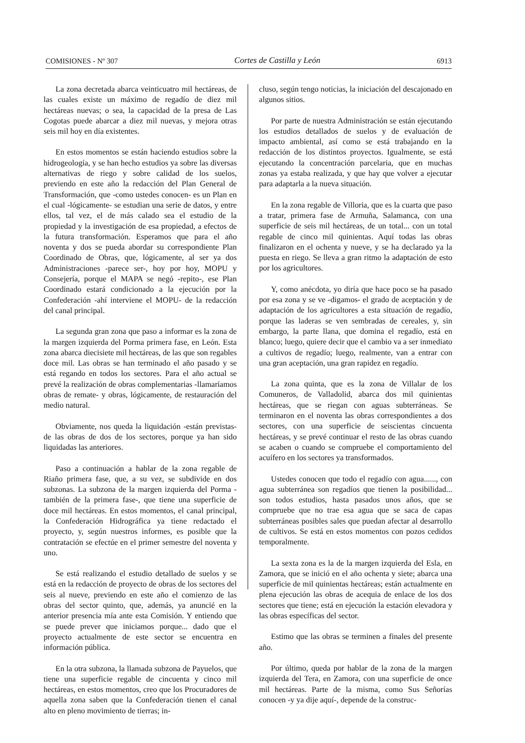COMISIONES - Nº 307 Cortes de Castilla y León 6913
La zona decretada abarca veinticuatro mil hectáreas, de las cuales existe un máximo de regadío de diez mil hectáreas nuevas; o sea, la capacidad de la presa de Las Cogotas puede abarcar a diez mil nuevas, y mejora otras seis mil hoy en día existentes.
En estos momentos se están haciendo estudios sobre la hidrogeología, y se han hecho estudios ya sobre las diversas alternativas de riego y sobre calidad de los suelos, previendo en este año la redacción del Plan General de Transformación, que -como ustedes conocen- es un Plan en el cual -lógicamente- se estudian una serie de datos, y entre ellos, tal vez, el de más calado sea el estudio de la propiedad y la investigación de esa propiedad, a efectos de la futura transformación. Esperamos que para el año noventa y dos se pueda abordar su correspondiente Plan Coordinado de Obras, que, lógicamente, al ser ya dos Administraciones -parece ser-, hoy por hoy, MOPU y Consejería, porque el MAPA se negó -repito-, ese Plan Coordinado estará condicionado a la ejecución por la Confederación -ahí interviene el MOPU- de la redacción del canal principal.
La segunda gran zona que paso a informar es la zona de la margen izquierda del Porma primera fase, en León. Esta zona abarca diecisiete mil hectáreas, de las que son regables doce mil. Las obras se han terminado el año pasado y se está regando en todos los sectores. Para el año actual se prevé la realización de obras complementarias -llamaríamos obras de remate- y obras, lógicamente, de restauración del medio natural.
Obviamente, nos queda la liquidación -están previstas- de las obras de dos de los sectores, porque ya han sido liquidadas las anteriores.
Paso a continuación a hablar de la zona regable de Riaño primera fase, que, a su vez, se subdivide en dos subzonas. La subzona de la margen izquierda del Porma -también de la primera fase-, que tiene una superficie de doce mil hectáreas. En estos momentos, el canal principal, la Confederación Hidrográfica ya tiene redactado el proyecto, y, según nuestros informes, es posible que la contratación se efectúe en el primer semestre del noventa y uno.
Se está realizando el estudio detallado de suelos y se está en la redacción de proyecto de obras de los sectores del seis al nueve, previendo en este año el comienzo de las obras del sector quinto, que, además, ya anuncié en la anterior presencia mía ante esta Comisión. Y entiendo que se puede prever que iniciamos porque... dado que el proyecto actualmente de este sector se encuentra en información pública.
En la otra subzona, la llamada subzona de Payuelos, que tiene una superficie regable de cincuenta y cinco mil hectáreas, en estos momentos, creo que los Procuradores de aquella zona saben que la Confederación tienen el canal alto en pleno movimiento de tierras; in-
cluso, según tengo noticias, la iniciación del descajonado en algunos sitios.
Por parte de nuestra Administración se están ejecutando los estudios detallados de suelos y de evaluación de impacto ambiental, así como se está trabajando en la redacción de los distintos proyectos. Igualmente, se está ejecutando la concentración parcelaria, que en muchas zonas ya estaba realizada, y que hay que volver a ejecutar para adaptarla a la nueva situación.
En la zona regable de Villoria, que es la cuarta que paso a tratar, primera fase de Armuña, Salamanca, con una superficie de seis mil hectáreas, de un total... con un total regable de cinco mil quinientas. Aquí todas las obras finalizaron en el ochenta y nueve, y se ha declarado ya la puesta en riego. Se lleva a gran ritmo la adaptación de esto por los agricultores.
Y, como anécdota, yo diría que hace poco se ha pasado por esa zona y se ve -digamos- el grado de aceptación y de adaptación de los agricultores a esta situación de regadío, porque las laderas se ven sembradas de cereales, y, sin embargo, la parte llana, que domina el regadío, está en blanco; luego, quiere decir que el cambio va a ser inmediato a cultivos de regadío; luego, realmente, van a entrar con una gran aceptación, una gran rapidez en regadío.
La zona quinta, que es la zona de Villalar de los Comuneros, de Valladolid, abarca dos mil quinientas hectáreas, que se riegan con aguas subterráneas. Se terminaron en el noventa las obras correspondientes a dos sectores, con una superficie de seiscientas cincuenta hectáreas, y se prevé continuar el resto de las obras cuando se acaben o cuando se compruebe el comportamiento del acuífero en los sectores ya transformados.
Ustedes conocen que todo el regadío con agua......, con agua subterránea son regadíos que tienen la posibilidad... son todos estudios, hasta pasados unos años, que se compruebe que no trae esa agua que se saca de capas subterráneas posibles sales que puedan afectar al desarrollo de cultivos. Se está en estos momentos con pozos cedidos temporalmente.
La sexta zona es la de la margen izquierda del Esla, en Zamora, que se inició en el año ochenta y siete; abarca una superficie de mil quinientas hectáreas; están actualmente en plena ejecución las obras de acequia de enlace de los dos sectores que tiene; está en ejecución la estación elevadora y las obras específicas del sector.
Estimo que las obras se terminen a finales del presente año.
Por último, queda por hablar de la zona de la margen izquierda del Tera, en Zamora, con una superficie de once mil hectáreas. Parte de la misma, como Sus Señorías conocen -y ya dije aquí-, depende de la construc-